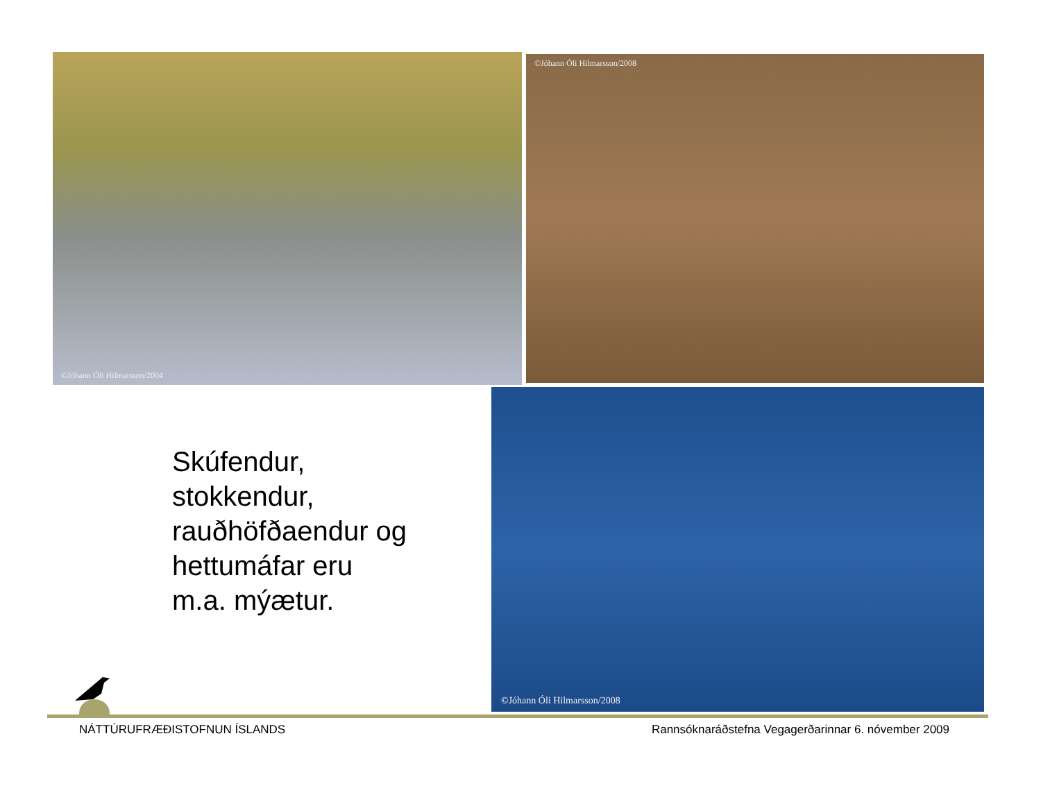©Jóhann Óli Hilmarsson/2004 ©Jóhann Óli Hilmarsson/2008
Skúfendur,
stokkendur,
rauðhöfðaendur og
hettumáfar eru
m.a. mýætur.
©Jóhann Óli Hilmarsson/2008
NÁTTÚRUFRÆÐISTOFNUN ÍSLANDS
Rannsóknaráðstefna Vegagerðarinnar 6. nóvember 2009